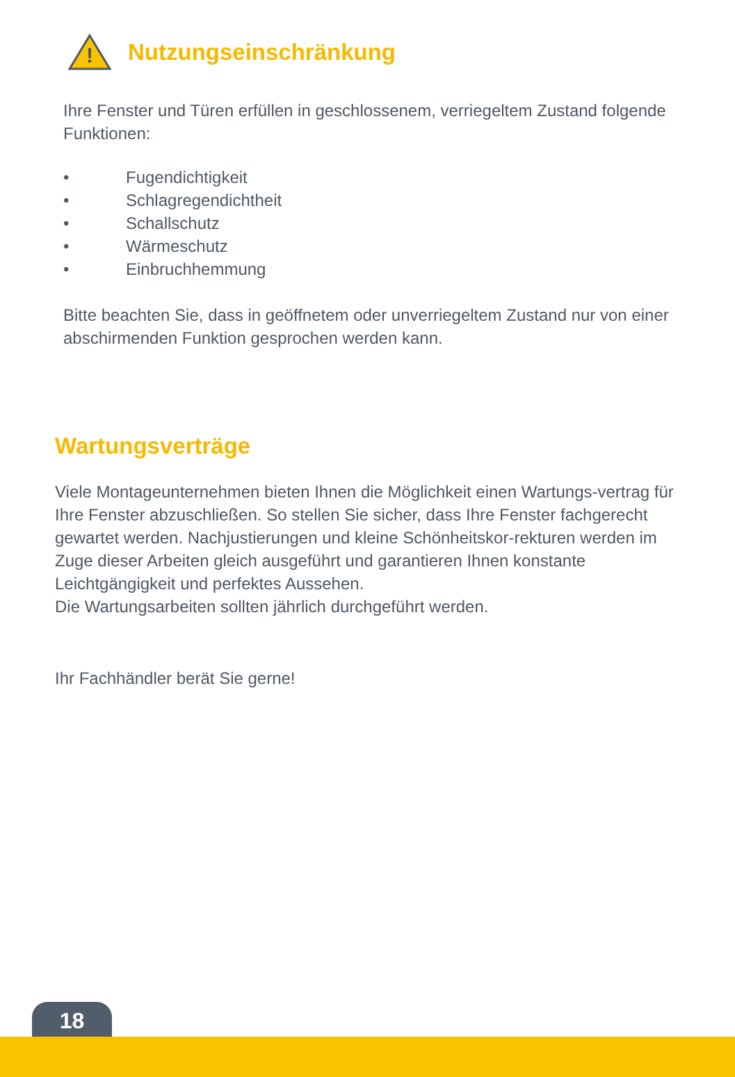!
Nutzungseinschränkung
Ihre Fenster und Türen erfüllen in geschlossenem, verriegeltem Zustand folgende Funktionen:
• Fugendichtigkeit
• Schlagregendichtheit
• Schallschutz
• Wärmeschutz
• Einbruchhemmung
Bitte beachten Sie, dass in geöffnetem oder unverriegeltem Zustand nur von einer abschirmenden Funktion gesprochen werden kann.
Wartungsverträge
Viele Montageunternehmen bieten Ihnen die Möglichkeit einen Wartungs-vertrag für Ihre Fenster abzuschließen. So stellen Sie sicher, dass Ihre Fenster fachgerecht gewartet werden. Nachjustierungen und kleine Schönheitskor-rekturen werden im Zuge dieser Arbeiten gleich ausgeführt und garantieren Ihnen konstante Leichtgängigkeit und perfektes Aussehen.
Die Wartungsarbeiten sollten jährlich durchgeführt werden.
Ihr Fachhändler berät Sie gerne!
18